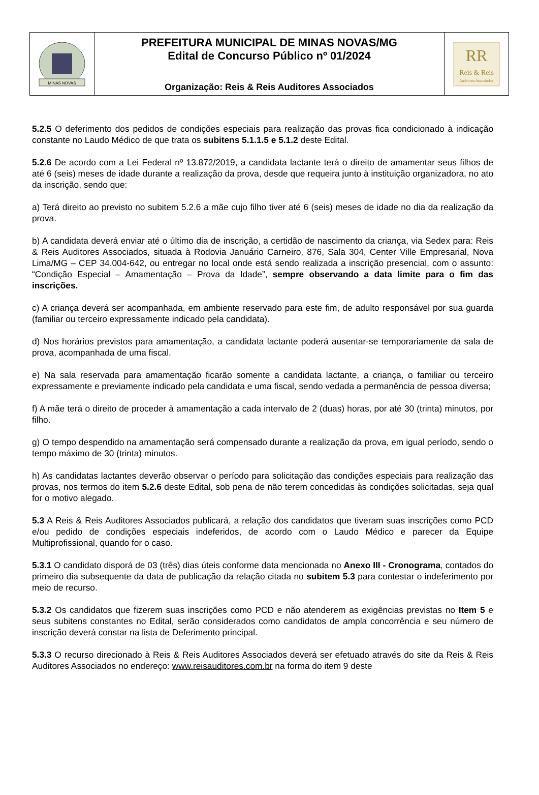| MINAS NOVAS | PREFEITURA MUNICIPAL DE MINAS NOVAS/MG Edital de Concurso Público nº 01/2024 Organização: Reis & Reis Auditores Associados | RR Reis & Reis Auditores Associados |
5.2.5 O deferimento dos pedidos de condições especiais para realização das provas fica condicionado à indicação constante no Laudo Médico de que trata os subitens 5.1.1.5 e 5.1.2 deste Edital.
5.2.6 De acordo com a Lei Federal nº 13.872/2019, a candidata lactante terá o direito de amamentar seus filhos de até 6 (seis) meses de idade durante a realização da prova, desde que requeira junto à instituição organizadora, no ato da inscrição, sendo que:
a) Terá direito ao previsto no subitem 5.2.6 a mãe cujo filho tiver até 6 (seis) meses de idade no dia da realização da prova.
b) A candidata deverá enviar até o último dia de inscrição, a certidão de nascimento da criança, via Sedex para: Reis & Reis Auditores Associados, situada à Rodovia Januário Carneiro, 876, Sala 304, Center Ville Empresarial, Nova Lima/MG – CEP 34.004-642, ou entregar no local onde está sendo realizada a inscrição presencial, com o assunto: “Condição Especial – Amamentação – Prova da Idade”, sempre observando a data limite para o fim das inscrições.
c) A criança deverá ser acompanhada, em ambiente reservado para este fim, de adulto responsável por sua guarda (familiar ou terceiro expressamente indicado pela candidata).
d) Nos horários previstos para amamentação, a candidata lactante poderá ausentar-se temporariamente da sala de prova, acompanhada de uma fiscal.
e) Na sala reservada para amamentação ficarão somente a candidata lactante, a criança, o familiar ou terceiro expressamente e previamente indicado pela candidata e uma fiscal, sendo vedada a permanência de pessoa diversa;
f) A mãe terá o direito de proceder à amamentação a cada intervalo de 2 (duas) horas, por até 30 (trinta) minutos, por filho.
g) O tempo despendido na amamentação será compensado durante a realização da prova, em igual período, sendo o tempo máximo de 30 (trinta) minutos.
h) As candidatas lactantes deverão observar o período para solicitação das condições especiais para realização das provas, nos termos do item 5.2.6 deste Edital, sob pena de não terem concedidas às condições solicitadas, seja qual for o motivo alegado.
5.3 A Reis & Reis Auditores Associados publicará, a relação dos candidatos que tiveram suas inscrições como PCD e/ou pedido de condições especiais indeferidos, de acordo com o Laudo Médico e parecer da Equipe Multiprofissional, quando for o caso.
5.3.1 O candidato disporá de 03 (três) dias úteis conforme data mencionada no Anexo III - Cronograma, contados do primeiro dia subsequente da data de publicação da relação citada no subitem 5.3 para contestar o indeferimento por meio de recurso.
5.3.2 Os candidatos que fizerem suas inscrições como PCD e não atenderem as exigências previstas no Item 5 e seus subitens constantes no Edital, serão considerados como candidatos de ampla concorrência e seu número de inscrição deverá constar na lista de Deferimento principal.
5.3.3 O recurso direcionado à Reis & Reis Auditores Associados deverá ser efetuado através do site da Reis & Reis Auditores Associados no endereço: www.reisauditores.com.br na forma do item 9 deste